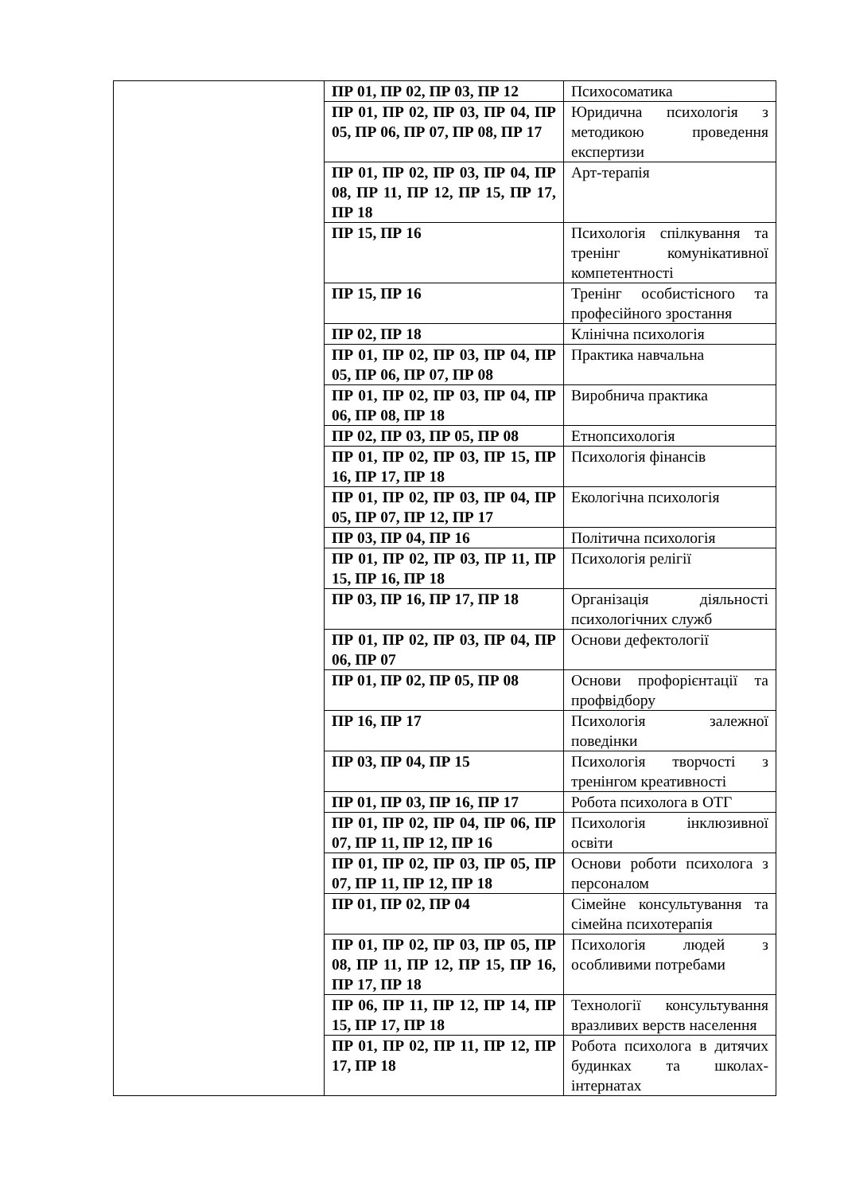| | ПР 01, ПР 02, ПР 03, ПР 12 | Психосоматика |
| | ПР 01, ПР 02, ПР 03, ПР 04, ПР 05, ПР 06, ПР 07, ПР 08, ПР 17 | Юридична психологія з методикою проведення експертизи |
| | ПР 01, ПР 02, ПР 03, ПР 04, ПР 08, ПР 11, ПР 12, ПР 15, ПР 17, ПР 18 | Арт-терапія |
| | ПР 15, ПР 16 | Психологія спілкування та тренінг комунікативної компетентності |
| | ПР 15, ПР 16 | Тренінг особистісного та професійного зростання |
| | ПР 02, ПР 18 | Клінічна психологія |
| | ПР 01, ПР 02, ПР 03, ПР 04, ПР 05, ПР 06, ПР 07, ПР 08 | Практика навчальна |
| | ПР 01, ПР 02, ПР 03, ПР 04, ПР 06, ПР 08, ПР 18 | Виробнича практика |
| | ПР 02, ПР 03, ПР 05, ПР 08 | Етнопсихологія |
| | ПР 01, ПР 02, ПР 03, ПР 15, ПР 16, ПР 17, ПР 18 | Психологія фінансів |
| | ПР 01, ПР 02, ПР 03, ПР 04, ПР 05, ПР 07, ПР 12, ПР 17 | Екологічна психологія |
| | ПР 03, ПР 04, ПР 16 | Політична психологія |
| | ПР 01, ПР 02, ПР 03, ПР 11, ПР 15, ПР 16, ПР 18 | Психологія релігії |
| | ПР 03, ПР 16, ПР 17, ПР 18 | Організація діяльності психологічних служб |
| | ПР 01, ПР 02, ПР 03, ПР 04, ПР 06, ПР 07 | Основи дефектології |
| | ПР 01, ПР 02, ПР 05, ПР 08 | Основи профорієнтації та профвідбору |
| | ПР 16, ПР 17 | Психологія залежної поведінки |
| | ПР 03, ПР 04, ПР 15 | Психологія творчості з тренінгом креативності |
| | ПР 01, ПР 03, ПР 16, ПР 17 | Робота психолога в ОТГ |
| | ПР 01, ПР 02, ПР 04, ПР 06, ПР 07, ПР 11, ПР 12, ПР 16 | Психологія інклюзивної освіти |
| | ПР 01, ПР 02, ПР 03, ПР 05, ПР 07, ПР 11, ПР 12, ПР 18 | Основи роботи психолога з персоналом |
| | ПР 01, ПР 02, ПР 04 | Сімейне консультування та сімейна психотерапія |
| | ПР 01, ПР 02, ПР 03, ПР 05, ПР 08, ПР 11, ПР 12, ПР 15, ПР 16, ПР 17, ПР 18 | Психологія людей з особливими потребами |
| | ПР 06, ПР 11, ПР 12, ПР 14, ПР 15, ПР 17, ПР 18 | Технології консультування вразливих верств населення |
| | ПР 01, ПР 02, ПР 11, ПР 12, ПР 17, ПР 18 | Робота психолога в дитячих будинках та школах-інтернатах |